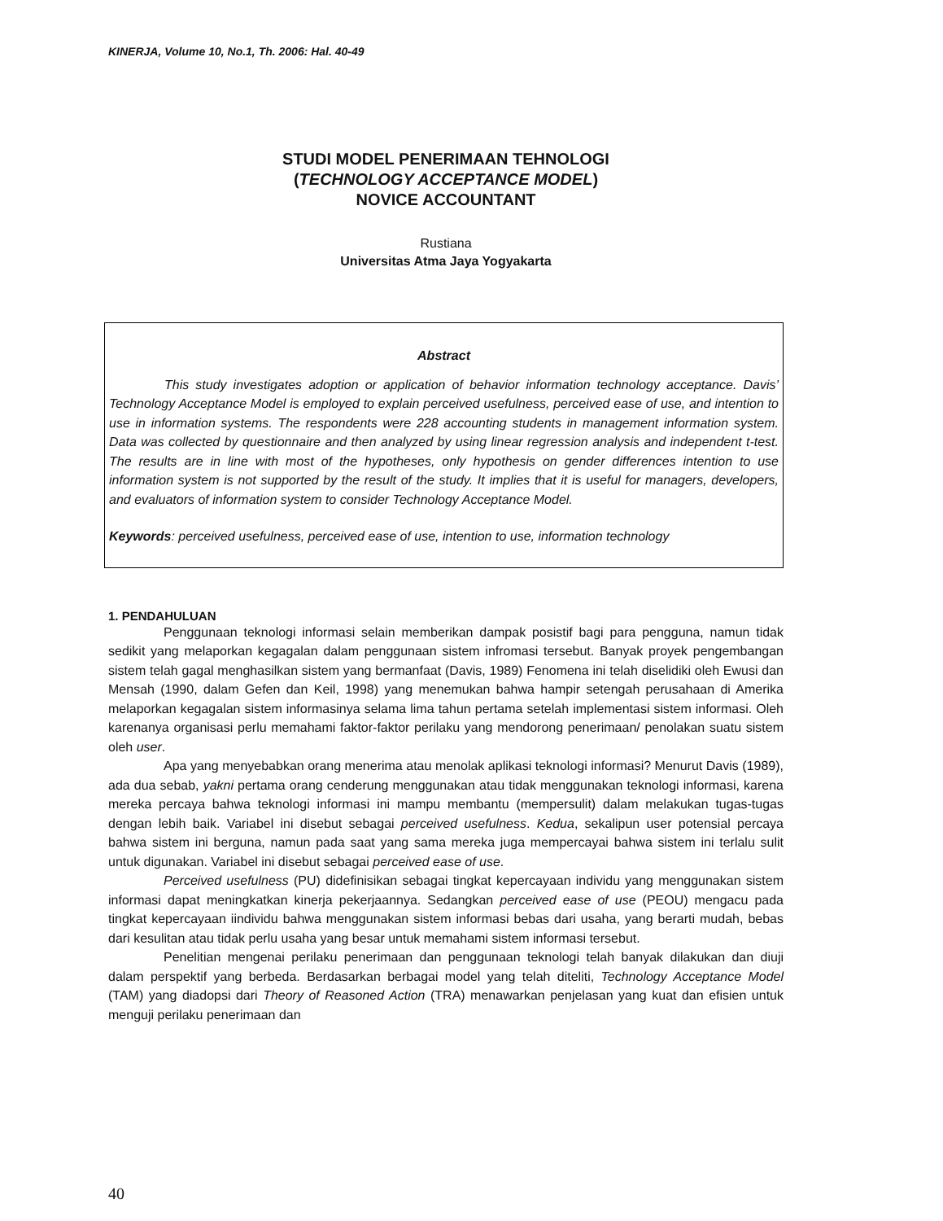KINERJA, Volume 10, No.1, Th. 2006: Hal. 40-49
STUDI MODEL PENERIMAAN TEHNOLOGI
(TECHNOLOGY ACCEPTANCE MODEL)
NOVICE ACCOUNTANT
Rustiana
Universitas Atma Jaya Yogyakarta
Abstract
This study investigates adoption or application of behavior information technology acceptance. Davis’ Technology Acceptance Model is employed to explain perceived usefulness, perceived ease of use, and intention to use in information systems. The respondents were 228 accounting students in management information system. Data was collected by questionnaire and then analyzed by using linear regression analysis and independent t-test. The results are in line with most of the hypotheses, only hypothesis on gender differences intention to use information system is not supported by the result of the study. It implies that it is useful for managers, developers, and evaluators of information system to consider Technology Acceptance Model.
Keywords: perceived usefulness, perceived ease of use, intention to use, information technology
1. PENDAHULUAN
Penggunaan teknologi informasi selain memberikan dampak posistif bagi para pengguna, namun tidak sedikit yang melaporkan kegagalan dalam penggunaan sistem infromasi tersebut. Banyak proyek pengembangan sistem telah gagal menghasilkan sistem yang bermanfaat (Davis, 1989) Fenomena ini telah diselidiki oleh Ewusi dan Mensah (1990, dalam Gefen dan Keil, 1998) yang menemukan bahwa hampir setengah perusahaan di Amerika melaporkan kegagalan sistem informasinya selama lima tahun pertama setelah implementasi sistem informasi. Oleh karenanya organisasi perlu memahami faktor-faktor perilaku yang mendorong penerimaan/ penolakan suatu sistem oleh user.
Apa yang menyebabkan orang menerima atau menolak aplikasi teknologi informasi? Menurut Davis (1989), ada dua sebab, yakni pertama orang cenderung menggunakan atau tidak menggunakan teknologi informasi, karena mereka percaya bahwa teknologi informasi ini mampu membantu (mempersulit) dalam melakukan tugas-tugas dengan lebih baik. Variabel ini disebut sebagai perceived usefulness. Kedua, sekalipun user potensial percaya bahwa sistem ini berguna, namun pada saat yang sama mereka juga mempercayai bahwa sistem ini terlalu sulit untuk digunakan. Variabel ini disebut sebagai perceived ease of use.
Perceived usefulness (PU) didefinisikan sebagai tingkat kepercayaan individu yang menggunakan sistem informasi dapat meningkatkan kinerja pekerjaannya. Sedangkan perceived ease of use (PEOU) mengacu pada tingkat kepercayaan iindividu bahwa menggunakan sistem informasi bebas dari usaha, yang berarti mudah, bebas dari kesulitan atau tidak perlu usaha yang besar untuk memahami sistem informasi tersebut.
Penelitian mengenai perilaku penerimaan dan penggunaan teknologi telah banyak dilakukan dan diuji dalam perspektif yang berbeda. Berdasarkan berbagai model yang telah diteliti, Technology Acceptance Model (TAM) yang diadopsi dari Theory of Reasoned Action (TRA) menawarkan penjelasan yang kuat dan efisien untuk menguji perilaku penerimaan dan
40